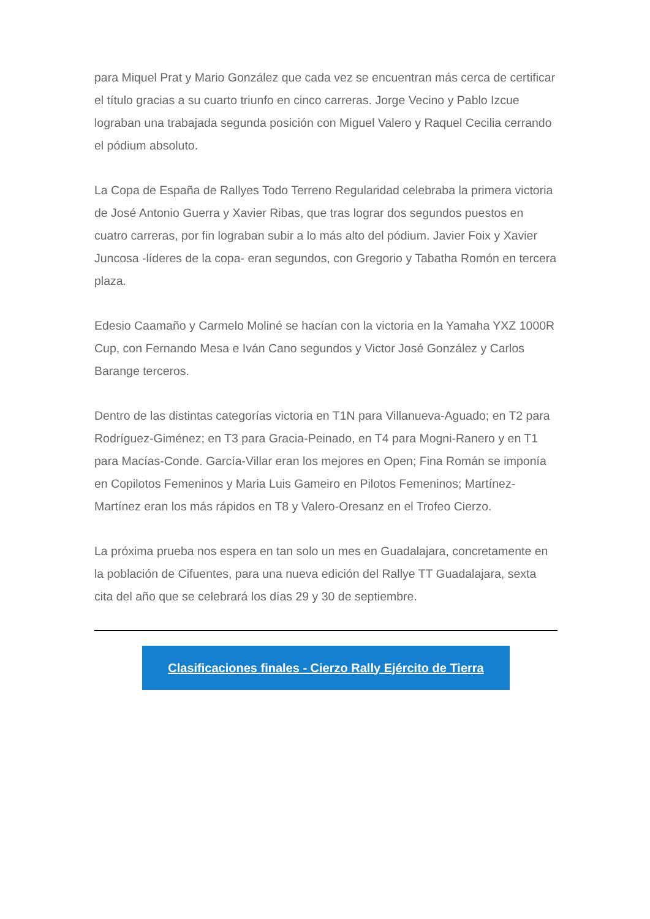para Miquel Prat y Mario González que cada vez se encuentran más cerca de certificar el título gracias a su cuarto triunfo en cinco carreras. Jorge Vecino y Pablo Izcue lograban una trabajada segunda posición con Miguel Valero y Raquel Cecilia cerrando el pódium absoluto.
La Copa de España de Rallyes Todo Terreno Regularidad celebraba la primera victoria de José Antonio Guerra y Xavier Ribas, que tras lograr dos segundos puestos en cuatro carreras, por fin lograban subir a lo más alto del pódium. Javier Foix y Xavier Juncosa -líderes de la copa- eran segundos, con Gregorio y Tabatha Romón en tercera plaza.
Edesio Caamaño y Carmelo Moliné se hacían con la victoria en la Yamaha YXZ 1000R Cup, con Fernando Mesa e Iván Cano segundos y Victor José González y Carlos Barange terceros.
Dentro de las distintas categorías victoria en T1N para Villanueva-Aguado; en T2 para Rodríguez-Giménez; en T3 para Gracia-Peinado, en T4 para Mogni-Ranero y en T1 para Macías-Conde. García-Villar eran los mejores en Open; Fina Román se imponía en Copilotos Femeninos y Maria Luis Gameiro en Pilotos Femeninos; Martínez-Martínez eran los más rápidos en T8 y Valero-Oresanz en el Trofeo Cierzo.
La próxima prueba nos espera en tan solo un mes en Guadalajara, concretamente en la población de Cifuentes, para una nueva edición del Rallye TT Guadalajara, sexta cita del año que se celebrará los días 29 y 30 de septiembre.
Clasificaciones finales - Cierzo Rally Ejército de Tierra